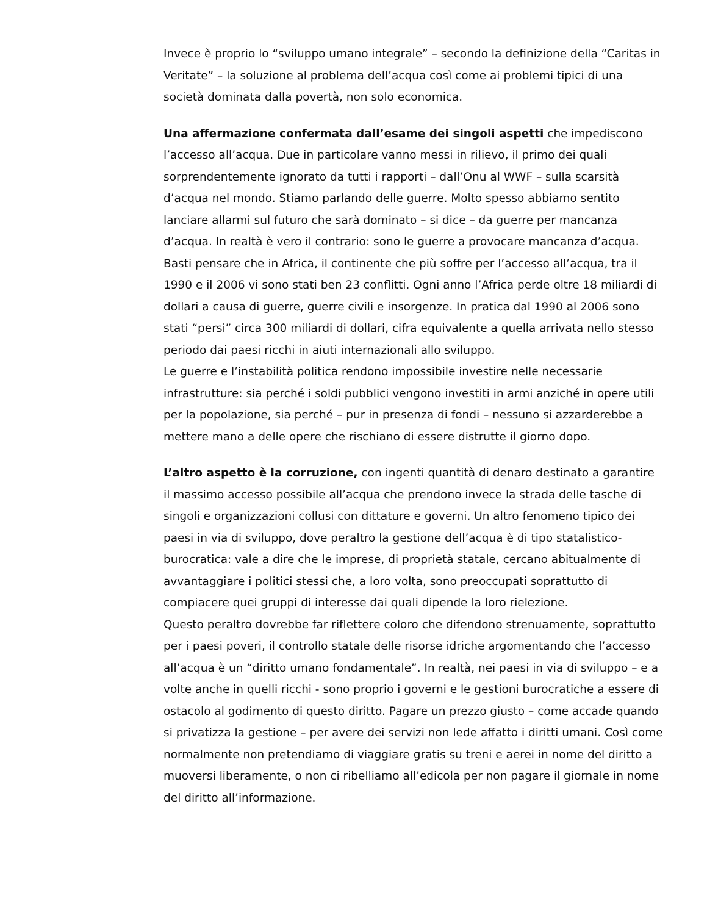Invece è proprio lo “sviluppo umano integrale” – secondo la definizione della “Caritas in Veritate” – la soluzione al problema dell’acqua così come ai problemi tipici di una società dominata dalla povertà, non solo economica.
Una affermazione confermata dall’esame dei singoli aspetti che impediscono l’accesso all’acqua. Due in particolare vanno messi in rilievo, il primo dei quali sorprendentemente ignorato da tutti i rapporti – dall’Onu al WWF – sulla scarsità d’acqua nel mondo. Stiamo parlando delle guerre. Molto spesso abbiamo sentito lanciare allarmi sul futuro che sarà dominato – si dice – da guerre per mancanza d’acqua. In realtà è vero il contrario: sono le guerre a provocare mancanza d’acqua. Basti pensare che in Africa, il continente che più soffre per l’accesso all’acqua, tra il 1990 e il 2006 vi sono stati ben 23 conflitti. Ogni anno l’Africa perde oltre 18 miliardi di dollari a causa di guerre, guerre civili e insorgenze. In pratica dal 1990 al 2006 sono stati “persi” circa 300 miliardi di dollari, cifra equivalente a quella arrivata nello stesso periodo dai paesi ricchi in aiuti internazionali allo sviluppo.
Le guerre e l’instabilità politica rendono impossibile investire nelle necessarie infrastrutture: sia perché i soldi pubblici vengono investiti in armi anziché in opere utili per la popolazione, sia perché – pur in presenza di fondi – nessuno si azzarderebbe a mettere mano a delle opere che rischiano di essere distrutte il giorno dopo.
L’altro aspetto è la corruzione, con ingenti quantità di denaro destinato a garantire il massimo accesso possibile all’acqua che prendono invece la strada delle tasche di singoli e organizzazioni collusi con dittature e governi. Un altro fenomeno tipico dei paesi in via di sviluppo, dove peraltro la gestione dell’acqua è di tipo statalistico-burocratica: vale a dire che le imprese, di proprietà statale, cercano abitualmente di avvantaggiare i politici stessi che, a loro volta, sono preoccupati soprattutto di compiacere quei gruppi di interesse dai quali dipende la loro rielezione.
Questo peraltro dovrebbe far riflettere coloro che difendono strenuamente, soprattutto per i paesi poveri, il controllo statale delle risorse idriche argomentando che l’accesso all’acqua è un “diritto umano fondamentale”. In realtà, nei paesi in via di sviluppo – e a volte anche in quelli ricchi - sono proprio i governi e le gestioni burocratiche a essere di ostacolo al godimento di questo diritto. Pagare un prezzo giusto – come accade quando si privatizza la gestione – per avere dei servizi non lede affatto i diritti umani. Così come normalmente non pretendiamo di viaggiare gratis su treni e aerei in nome del diritto a muoversi liberamente, o non ci ribelliamo all’edicola per non pagare il giornale in nome del diritto all’informazione.